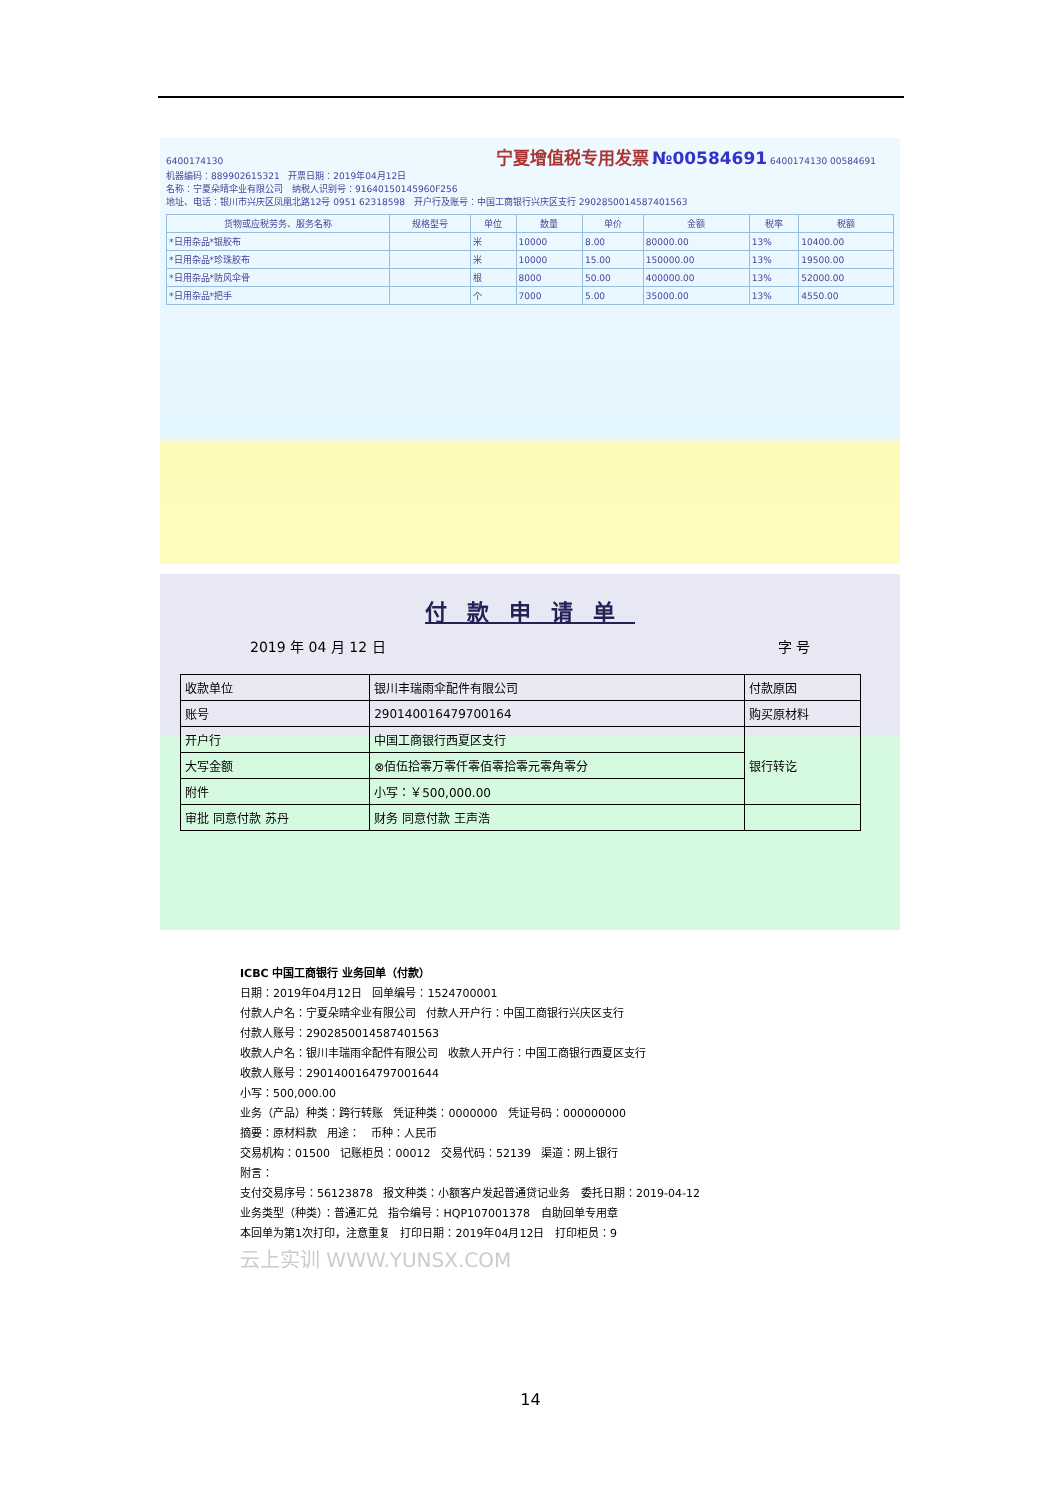6400174130
宁夏增值税专用发票
№00584691 6400174130 00584691
机器编码：889902615321 开票日期：2019年04月12日
名称：宁夏朵晴伞业有限公司　纳税人识别号：91640150145960F256
地址、电话：银川市兴庆区凤凰北路12号 0951 62318598　开户行及账号：中国工商银行兴庆区支行 2902850014587401563
| 货物或应税劳务、服务名称 | 规格型号 | 单位 | 数量 | 单价 | 金额 | 税率 | 税额 |
| --- | --- | --- | --- | --- | --- | --- | --- |
| *日用杂品*银胶布 | | 米 | 10000 | 8.00 | 80000.00 | 13% | 10400.00 |
| *日用杂品*珍珠胶布 | | 米 | 10000 | 15.00 | 150000.00 | 13% | 19500.00 |
| *日用杂品*防风伞骨 | | 根 | 8000 | 50.00 | 400000.00 | 13% | 52000.00 |
| *日用杂品*把手 | | 个 | 7000 | 5.00 | 35000.00 | 13% | 4550.00 |
付款申请单
2019 年 04 月 12 日 字 号
| 收款单位 | 银川丰瑞雨伞配件有限公司 | 付款原因 |
| 账号 | 290140016479700164 | 购买原材料 |
| 开户行 | 中国工商银行西夏区支行 | 银行转讫 |
| 大写金额 | ⊗佰伍拾零万零仟零佰零拾零元零角零分 | |
| 附件 | 小写：￥500,000.00 | |
| 审批 同意付款 苏丹 | 财务 同意付款 王声浩 | |
ICBC 中国工商银行 业务回单（付款）
日期：2019年04月12日 回单编号：1524700001
付款人户名：宁夏朵晴伞业有限公司 付款人开户行：中国工商银行兴庆区支行
付款人账号：2902850014587401563
收款人户名：银川丰瑞雨伞配件有限公司 收款人开户行：中国工商银行西夏区支行
收款人账号：2901400164797001644
小写：500,000.00
业务（产品）种类：跨行转账 凭证种类：0000000 凭证号码：000000000
摘要：原材料款 用途： 币种：人民币
交易机构：01500 记账柜员：00012 交易代码：52139 渠道：网上银行
附言：
支付交易序号：56123878 报文种类：小额客户发起普通贷记业务 委托日期：2019-04-12
业务类型（种类）：普通汇兑 指令编号：HQP107001378 自助回单专用章
本回单为第1次打印，注意重复 打印日期：2019年04月12日 打印柜员：9
云上实训 WWW.YUNSX.COM
14